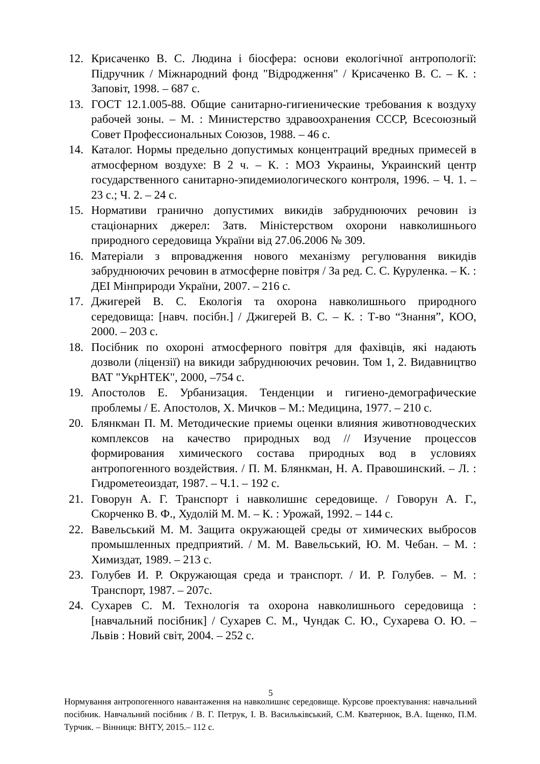12. Крисаченко В. С. Людина і біосфера: основи екологічної антропології: Підручник / Міжнародний фонд "Відродження" / Крисаченко В. С. – К. : Заповіт, 1998. – 687 с.
13. ГОСТ 12.1.005-88. Общие санитарно-гигиенические требования к воздуху рабочей зоны. – М. : Министерство здравоохранения СССР, Всесоюзный Совет Профессиональных Союзов, 1988. – 46 с.
14. Каталог. Нормы предельно допустимых концентраций вредных примесей в атмосферном воздухе: В 2 ч. – К. : МОЗ Украины, Украинский центр государственного санитарно-эпидемиологического контроля, 1996. – Ч. 1. – 23 с.; Ч. 2. – 24 с.
15. Нормативи гранично допустимих викидів забруднюючих речовин із стаціонарних джерел: Затв. Міністерством охорони навколишнього природного середовища України від 27.06.2006 № 309.
16. Матеріали з впровадження нового механізму регулювання викидів забруднюючих речовин в атмосферне повітря / За ред. С. С. Куруленка. – К. : ДЕІ Мінприроди України, 2007. – 216 с.
17. Джигерей В. С. Екологія та охорона навколишнього природного середовища: [навч. посібн.] / Джигерей В. С. – К. : Т-во “Знання”, КОО, 2000. – 203 с.
18. Посібник по охороні атмосферного повітря для фахівців, які надають дозволи (ліцензії) на викиди забруднюючих речовин. Том 1, 2. Видавництво ВАТ "УкрНТЕК", 2000, –754 с.
19. Апостолов Е. Урбанизация. Тенденции и гигиено-демографические проблемы / Е. Апостолов, Х. Мичков – М.: Медицина, 1977. – 210 с.
20. Блянкман П. М. Методические приемы оценки влияния животноводческих комплексов на качество природных вод // Изучение процессов формирования химического состава природных вод в условиях антропогенного воздействия. / П. М. Блянкман, Н. А. Правошинский. – Л. : Гидрометеоиздат, 1987. – Ч.1. – 192 с.
21. Говорун А. Г. Транспорт і навколишнє середовище. / Говорун А. Г., Скорченко В. Ф., Худолій М. М. – К. : Урожай, 1992. – 144 с.
22. Вавельський М. М. Защита окружающей среды от химических выбросов промышленных предприятий. / М. М. Вавельський, Ю. М. Чебан. – М. : Химиздат, 1989. – 213 с.
23. Голубев И. Р. Окружающая среда и транспорт. / И. Р. Голубев. – М. : Транспорт, 1987. – 207с.
24. Сухарев С. М. Технологія та охорона навколишнього середовища : [навчальний посібник] / Сухарев С. М., Чундак С. Ю., Сухарева О. Ю. – Львів : Новий світ, 2004. – 252 с.
5
Нормування антропогенного навантаження на навколишнє середовище. Курсове проектування: навчальний посібник. Навчальний посібник / В. Г. Петрук, І. В. Васильківський, С.М. Кватернюк, В.А. Іщенко, П.М. Турчик. – Вінниця: ВНТУ, 2015.– 112 с.